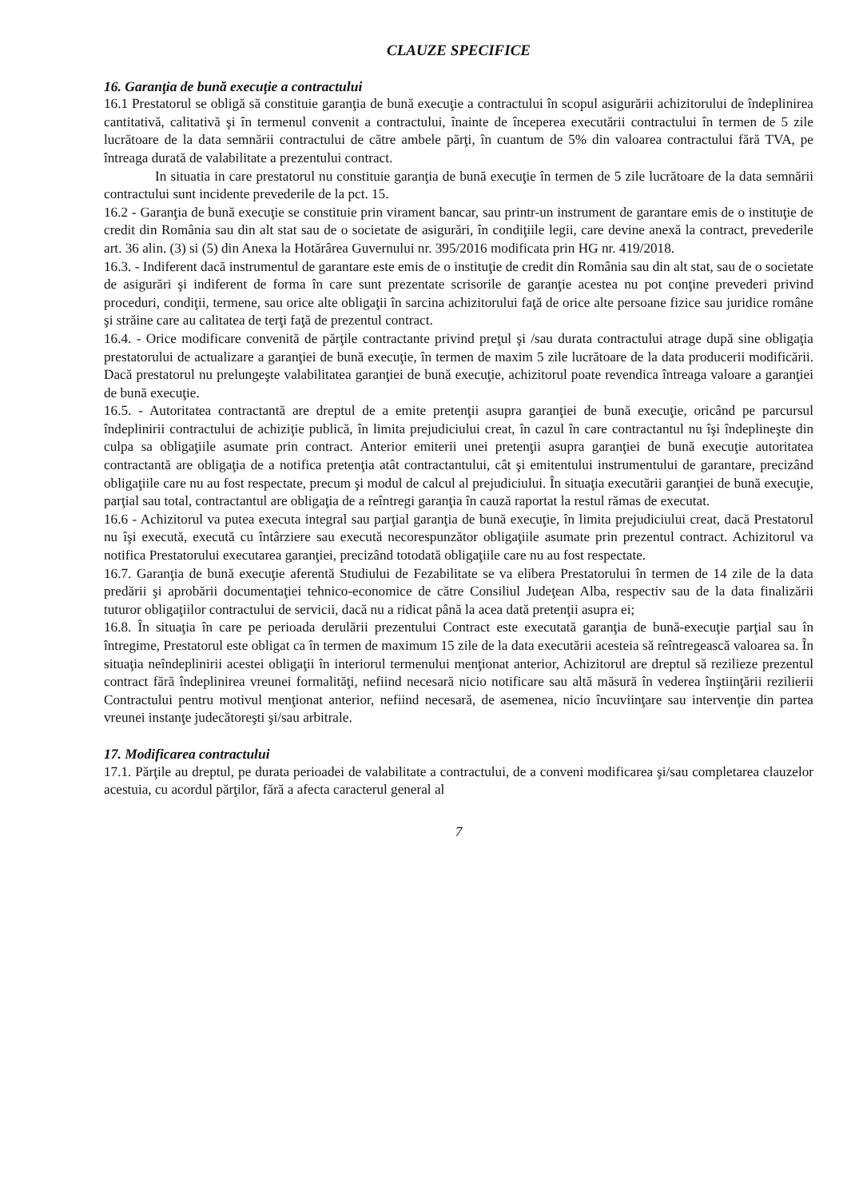CLAUZE SPECIFICE
16. Garanţia de bună execuţie a contractului
16.1 Prestatorul se obligă să constituie garanţia de bună execuţie a contractului în scopul asigurării achizitorului de îndeplinirea cantitativă, calitativă şi în termenul convenit a contractului, înainte de începerea executării contractului în termen de 5 zile lucrătoare de la data semnării contractului de către ambele părţi, în cuantum de 5% din valoarea contractului fără TVA, pe întreaga durată de valabilitate a prezentului contract.
In situatia in care prestatorul nu constituie garanţia de bună execuţie în termen de 5 zile lucrătoare de la data semnării contractului sunt incidente prevederile de la pct. 15.
16.2 - Garanţia de bună execuţie se constituie prin virament bancar, sau printr-un instrument de garantare emis de o instituţie de credit din România sau din alt stat sau de o societate de asigurări, în condiţiile legii, care devine anexă la contract, prevederile art. 36 alin. (3) si (5) din Anexa la Hotărârea Guvernului nr. 395/2016 modificata prin HG nr. 419/2018.
16.3. - Indiferent dacă instrumentul de garantare este emis de o instituţie de credit din România sau din alt stat, sau de o societate de asigurări şi indiferent de forma în care sunt prezentate scrisorile de garanţie acestea nu pot conţine prevederi privind proceduri, condiţii, termene, sau orice alte obligaţii în sarcina achizitorului faţă de orice alte persoane fizice sau juridice române şi străine care au calitatea de terţi faţă de prezentul contract.
16.4. - Orice modificare convenită de părţile contractante privind preţul şi /sau durata contractului atrage după sine obligaţia prestatorului de actualizare a garanţiei de bună execuţie, în termen de maxim 5 zile lucrătoare de la data producerii modificării. Dacă prestatorul nu prelungeşte valabilitatea garanţiei de bună execuţie, achizitorul poate revendica întreaga valoare a garanţiei de bună execuţie.
16.5. - Autoritatea contractantă are dreptul de a emite pretenţii asupra garanţiei de bună execuţie, oricând pe parcursul îndeplinirii contractului de achiziţie publică, în limita prejudiciului creat, în cazul în care contractantul nu îşi îndeplineşte din culpa sa obligaţiile asumate prin contract. Anterior emiterii unei pretenţii asupra garanţiei de bună execuţie autoritatea contractantă are obligaţia de a notifica pretenţia atât contractantului, cât şi emitentului instrumentului de garantare, precizând obligaţiile care nu au fost respectate, precum şi modul de calcul al prejudiciului. În situaţia executării garanţiei de bună execuţie, parţial sau total, contractantul are obligaţia de a reîntregi garanţia în cauză raportat la restul rămas de executat.
16.6 - Achizitorul va putea executa integral sau parţial garanţia de bună execuţie, în limita prejudiciului creat, dacă Prestatorul nu îşi execută, execută cu întârziere sau execută necorespunzător obligaţiile asumate prin prezentul contract. Achizitorul va notifica Prestatorului executarea garanţiei, precizând totodată obligaţiile care nu au fost respectate.
16.7. Garanţia de bună execuţie aferentă Studiului de Fezabilitate se va elibera Prestatorului în termen de 14 zile de la data predării şi aprobării documentaţiei tehnico-economice de către Consiliul Judeţean Alba, respectiv sau de la data finalizării tuturor obligaţiilor contractului de servicii, dacă nu a ridicat până la acea dată pretenţii asupra ei;
16.8. În situaţia în care pe perioada derulării prezentului Contract este executată garanţia de bună-execuţie parţial sau în întregime, Prestatorul este obligat ca în termen de maximum 15 zile de la data executării acesteia să reîntregească valoarea sa. În situaţia neîndeplinirii acestei obligaţii în interiorul termenului menţionat anterior, Achizitorul are dreptul să rezilieze prezentul contract fără îndeplinirea vreunei formalităţi, nefiind necesară nicio notificare sau altă măsură în vederea înştiinţării rezilierii Contractului pentru motivul menţionat anterior, nefiind necesară, de asemenea, nicio încuviinţare sau intervenţie din partea vreunei instanţe judecătoreşti şi/sau arbitrale.
17. Modificarea contractului
17.1. Părţile au dreptul, pe durata perioadei de valabilitate a contractului, de a conveni modificarea şi/sau completarea clauzelor acestuia, cu acordul părţilor, fără a afecta caracterul general al
7